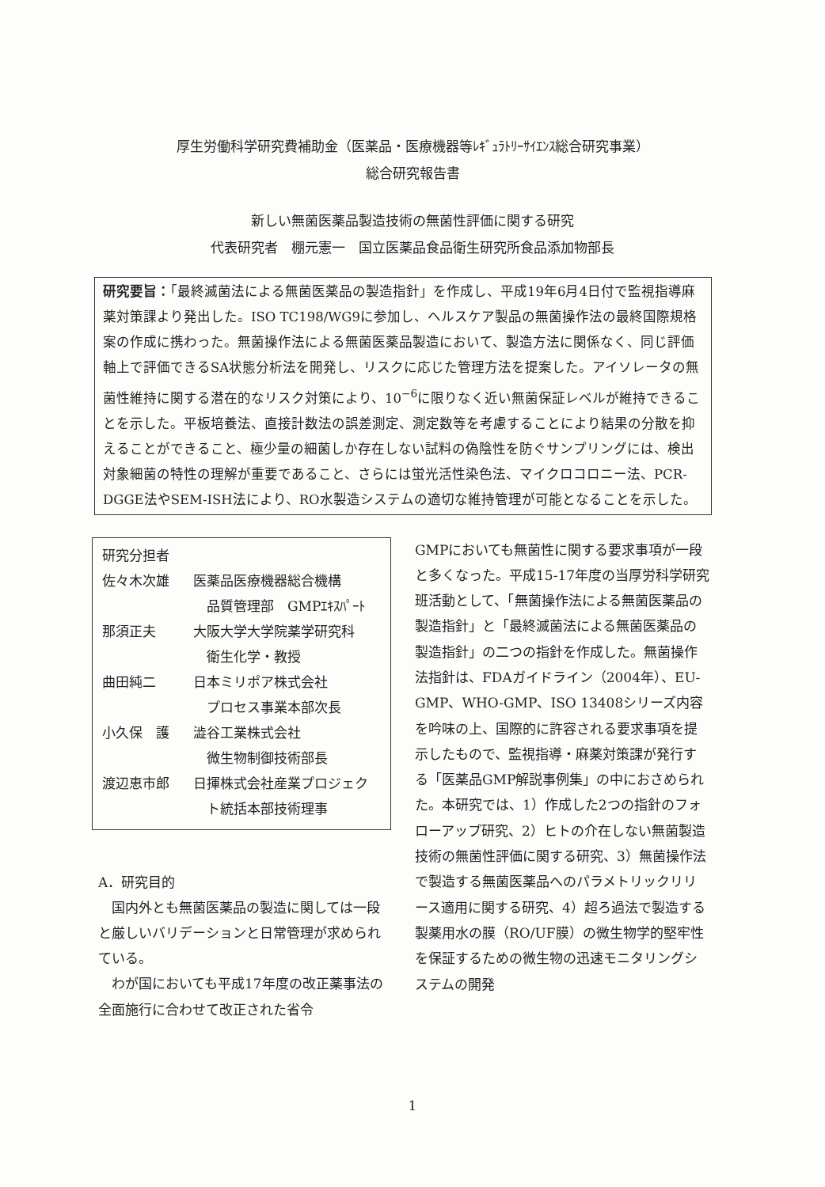厚生労働科学研究費補助金（医薬品・医療機器等ﾚｷﾞｭﾗﾄﾘｰｻｲｴﾝｽ総合研究事業）
総合研究報告書
新しい無菌医薬品製造技術の無菌性評価に関する研究
代表研究者　棚元憲一　国立医薬品食品衛生研究所食品添加物部長
研究要旨：「最終滅菌法による無菌医薬品の製造指針」を作成し、平成19年6月4日付で監視指導麻薬対策課より発出した。ISO TC198/WG9に参加し、ヘルスケア製品の無菌操作法の最終国際規格案の作成に携わった。無菌操作法による無菌医薬品製造において、製造方法に関係なく、同じ評価軸上で評価できるSA状態分析法を開発し、リスクに応じた管理方法を提案した。アイソレータの無菌性維持に関する潜在的なリスク対策により、10<sup>−6</sup>に限りなく近い無菌保証レベルが維持できることを示した。平板培養法、直接計数法の誤差測定、測定数等を考慮することにより結果の分散を抑えることができること、極少量の細菌しか存在しない試料の偽陰性を防ぐサンプリングには、検出対象細菌の特性の理解が重要であること、さらには蛍光活性染色法、マイクロコロニー法、PCR-DGGE法やSEM-ISH法により、RO水製造システムの適切な維持管理が可能となることを示した。
研究分担者
佐々木次雄 医薬品医療機器総合機構
　品質管理部　GMPｴｷｽﾊﾟｰﾄ
那須正夫 大阪大学大学院薬学研究科
　衛生化学・教授
曲田純二 日本ミリポア株式会社
　プロセス事業本部次長
小久保　護 澁谷工業株式会社
　微生物制御技術部長
渡辺恵市郎 日揮株式会社産業プロジェク
　ト統括本部技術理事
A．研究目的
国内外とも無菌医薬品の製造に関しては一段と厳しいバリデーションと日常管理が求められている。
わが国においても平成17年度の改正薬事法の全面施行に合わせて改正された省令
GMPにおいても無菌性に関する要求事項が一段と多くなった。平成15-17年度の当厚労科学研究班活動として、「無菌操作法による無菌医薬品の製造指針」と「最終滅菌法による無菌医薬品の製造指針」の二つの指針を作成した。無菌操作法指針は、FDAガイドライン（2004年）、EU-GMP、WHO-GMP、ISO 13408シリーズ内容を吟味の上、国際的に許容される要求事項を提示したもので、監視指導・麻薬対策課が発行する「医薬品GMP解説事例集」の中におさめられた。本研究では、1）作成した2つの指針のフォローアップ研究、2）ヒトの介在しない無菌製造技術の無菌性評価に関する研究、3）無菌操作法で製造する無菌医薬品へのパラメトリックリリース適用に関する研究、4）超ろ過法で製造する製薬用水の膜（RO/UF膜）の微生物学的堅牢性を保証するための微生物の迅速モニタリングシステムの開発
1